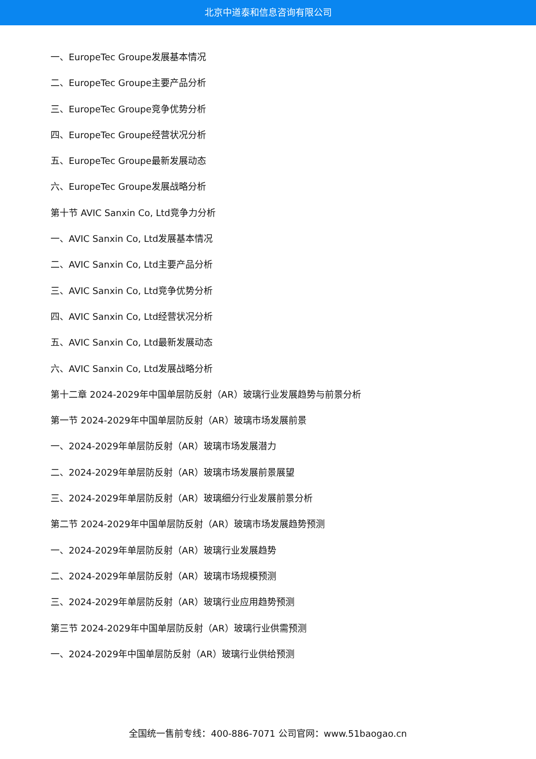北京中道泰和信息咨询有限公司
一、EuropeTec Groupe发展基本情况
二、EuropeTec Groupe主要产品分析
三、EuropeTec Groupe竞争优势分析
四、EuropeTec Groupe经营状况分析
五、EuropeTec Groupe最新发展动态
六、EuropeTec Groupe发展战略分析
第十节 AVIC Sanxin Co, Ltd竞争力分析
一、AVIC Sanxin Co, Ltd发展基本情况
二、AVIC Sanxin Co, Ltd主要产品分析
三、AVIC Sanxin Co, Ltd竞争优势分析
四、AVIC Sanxin Co, Ltd经营状况分析
五、AVIC Sanxin Co, Ltd最新发展动态
六、AVIC Sanxin Co, Ltd发展战略分析
第十二章 2024-2029年中国单层防反射（AR）玻璃行业发展趋势与前景分析
第一节 2024-2029年中国单层防反射（AR）玻璃市场发展前景
一、2024-2029年单层防反射（AR）玻璃市场发展潜力
二、2024-2029年单层防反射（AR）玻璃市场发展前景展望
三、2024-2029年单层防反射（AR）玻璃细分行业发展前景分析
第二节 2024-2029年中国单层防反射（AR）玻璃市场发展趋势预测
一、2024-2029年单层防反射（AR）玻璃行业发展趋势
二、2024-2029年单层防反射（AR）玻璃市场规模预测
三、2024-2029年单层防反射（AR）玻璃行业应用趋势预测
第三节 2024-2029年中国单层防反射（AR）玻璃行业供需预测
一、2024-2029年中国单层防反射（AR）玻璃行业供给预测
全国统一售前专线：400-886-7071 公司官网：www.51baogao.cn